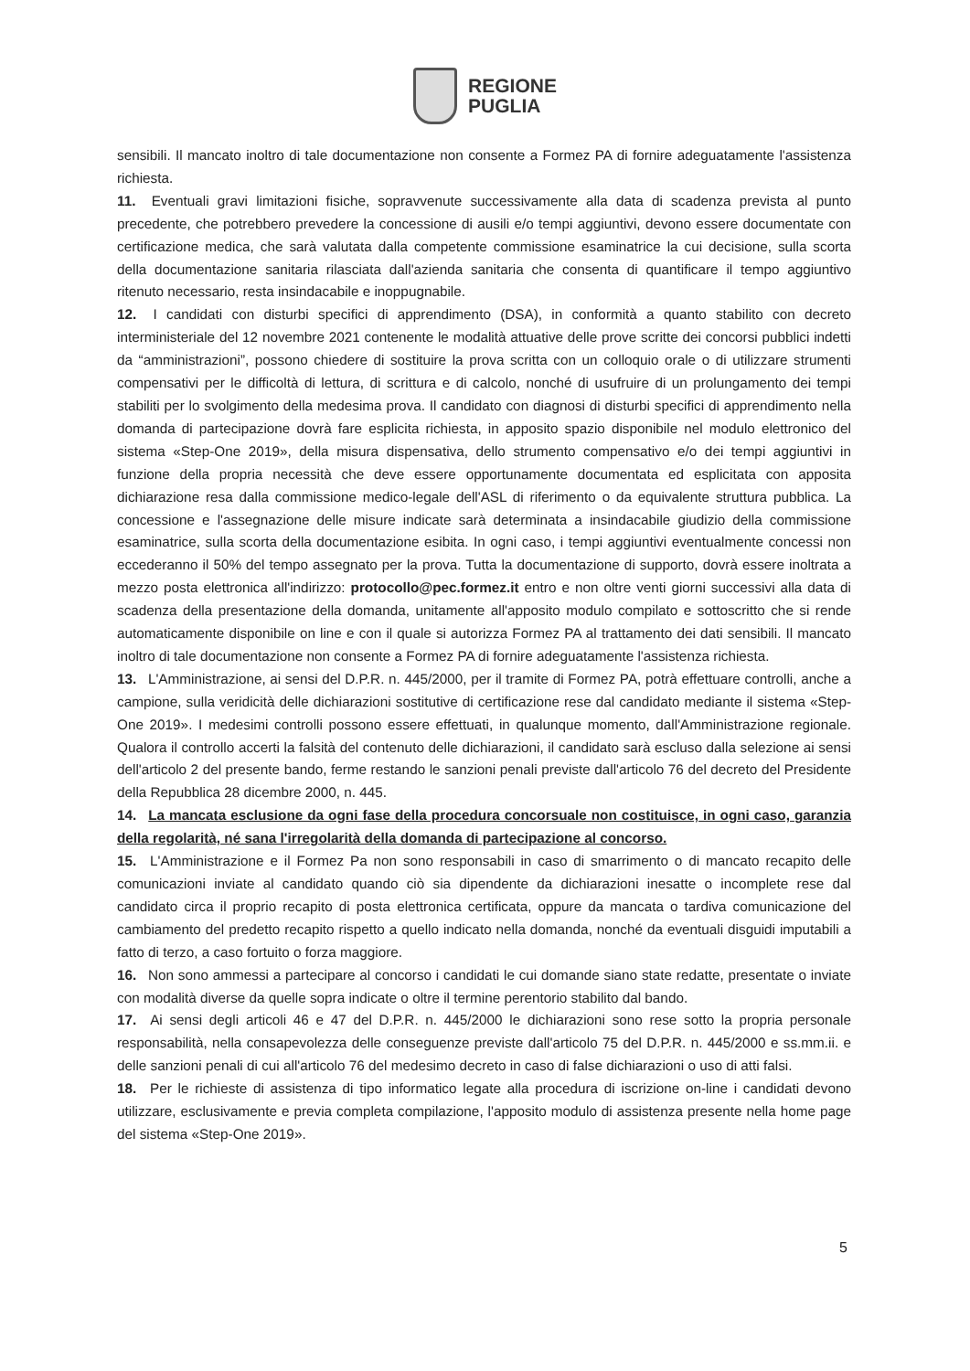REGIONE
PUGLIA
sensibili. Il mancato inoltro di tale documentazione non consente a Formez PA di fornire adeguatamente l'assistenza richiesta.
11. Eventuali gravi limitazioni fisiche, sopravvenute successivamente alla data di scadenza prevista al punto precedente, che potrebbero prevedere la concessione di ausili e/o tempi aggiuntivi, devono essere documentate con certificazione medica, che sarà valutata dalla competente commissione esaminatrice la cui decisione, sulla scorta della documentazione sanitaria rilasciata dall'azienda sanitaria che consenta di quantificare il tempo aggiuntivo ritenuto necessario, resta insindacabile e inoppugnabile.
12. I candidati con disturbi specifici di apprendimento (DSA), in conformità a quanto stabilito con decreto interministeriale del 12 novembre 2021 contenente le modalità attuative delle prove scritte dei concorsi pubblici indetti da “amministrazioni”, possono chiedere di sostituire la prova scritta con un colloquio orale o di utilizzare strumenti compensativi per le difficoltà di lettura, di scrittura e di calcolo, nonché di usufruire di un prolungamento dei tempi stabiliti per lo svolgimento della medesima prova. Il candidato con diagnosi di disturbi specifici di apprendimento nella domanda di partecipazione dovrà fare esplicita richiesta, in apposito spazio disponibile nel modulo elettronico del sistema «Step-One 2019», della misura dispensativa, dello strumento compensativo e/o dei tempi aggiuntivi in funzione della propria necessità che deve essere opportunamente documentata ed esplicitata con apposita dichiarazione resa dalla commissione medico-legale dell'ASL di riferimento o da equivalente struttura pubblica. La concessione e l'assegnazione delle misure indicate sarà determinata a insindacabile giudizio della commissione esaminatrice, sulla scorta della documentazione esibita. In ogni caso, i tempi aggiuntivi eventualmente concessi non eccederanno il 50% del tempo assegnato per la prova. Tutta la documentazione di supporto, dovrà essere inoltrata a mezzo posta elettronica all'indirizzo: protocollo@pec.formez.it entro e non oltre venti giorni successivi alla data di scadenza della presentazione della domanda, unitamente all'apposito modulo compilato e sottoscritto che si rende automaticamente disponibile on line e con il quale si autorizza Formez PA al trattamento dei dati sensibili. Il mancato inoltro di tale documentazione non consente a Formez PA di fornire adeguatamente l'assistenza richiesta.
13. L'Amministrazione, ai sensi del D.P.R. n. 445/2000, per il tramite di Formez PA, potrà effettuare controlli, anche a campione, sulla veridicità delle dichiarazioni sostitutive di certificazione rese dal candidato mediante il sistema «Step-One 2019». I medesimi controlli possono essere effettuati, in qualunque momento, dall'Amministrazione regionale. Qualora il controllo accerti la falsità del contenuto delle dichiarazioni, il candidato sarà escluso dalla selezione ai sensi dell'articolo 2 del presente bando, ferme restando le sanzioni penali previste dall'articolo 76 del decreto del Presidente della Repubblica 28 dicembre 2000, n. 445.
14. La mancata esclusione da ogni fase della procedura concorsuale non costituisce, in ogni caso, garanzia della regolarità, né sana l'irregolarità della domanda di partecipazione al concorso.
15. L'Amministrazione e il Formez Pa non sono responsabili in caso di smarrimento o di mancato recapito delle comunicazioni inviate al candidato quando ciò sia dipendente da dichiarazioni inesatte o incomplete rese dal candidato circa il proprio recapito di posta elettronica certificata, oppure da mancata o tardiva comunicazione del cambiamento del predetto recapito rispetto a quello indicato nella domanda, nonché da eventuali disguidi imputabili a fatto di terzo, a caso fortuito o forza maggiore.
16. Non sono ammessi a partecipare al concorso i candidati le cui domande siano state redatte, presentate o inviate con modalità diverse da quelle sopra indicate o oltre il termine perentorio stabilito dal bando.
17. Ai sensi degli articoli 46 e 47 del D.P.R. n. 445/2000 le dichiarazioni sono rese sotto la propria personale responsabilità, nella consapevolezza delle conseguenze previste dall'articolo 75 del D.P.R. n. 445/2000 e ss.mm.ii. e delle sanzioni penali di cui all'articolo 76 del medesimo decreto in caso di false dichiarazioni o uso di atti falsi.
18. Per le richieste di assistenza di tipo informatico legate alla procedura di iscrizione on-line i candidati devono utilizzare, esclusivamente e previa completa compilazione, l'apposito modulo di assistenza presente nella home page del sistema «Step-One 2019».
5